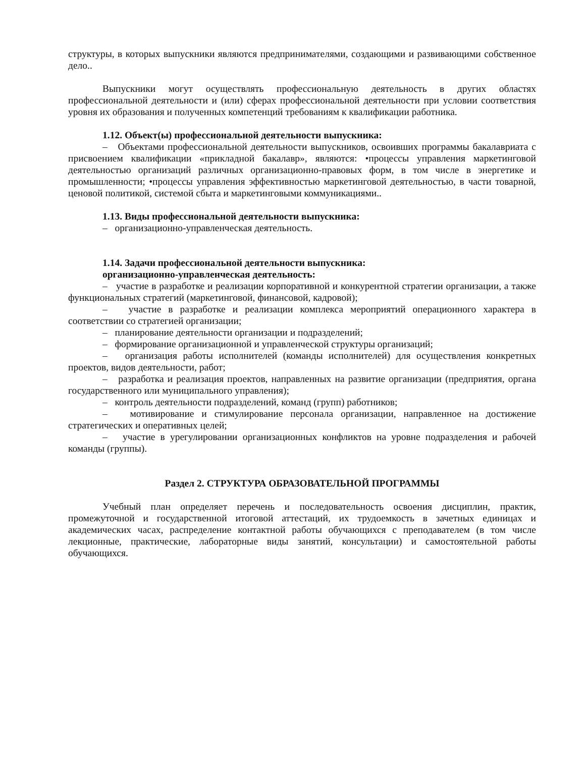структуры, в которых выпускники являются предпринимателями, создающими и развивающими собственное дело..
Выпускники могут осуществлять профессиональную деятельность в других областях профессиональной деятельности и (или) сферах профессиональной деятельности при условии соответствия уровня их образования и полученных компетенций требованиям к квалификации работника.
1.12. Объект(ы) профессиональной деятельности выпускника:
– Объектами профессиональной деятельности выпускников, освоивших программы бакалавриата с присвоением квалификации «прикладной бакалавр», являются: •процессы управления маркетинговой деятельностью организаций различных организационно-правовых форм, в том числе в энергетике и промышленности; •процессы управления эффективностью маркетинговой деятельностью, в части товарной, ценовой политикой, системой сбыта и маркетинговыми коммуникациями..
1.13. Виды профессиональной деятельности выпускника:
– организационно-управленческая деятельность.
1.14. Задачи профессиональной деятельности выпускника:
организационно-управленческая деятельность:
– участие в разработке и реализации корпоративной и конкурентной стратегии организации, а также функциональных стратегий (маркетинговой, финансовой, кадровой);
– участие в разработке и реализации комплекса мероприятий операционного характера в соответствии со стратегией организации;
– планирование деятельности организации и подразделений;
– формирование организационной и управленческой структуры организаций;
– организация работы исполнителей (команды исполнителей) для осуществления конкретных проектов, видов деятельности, работ;
– разработка и реализация проектов, направленных на развитие организации (предприятия, органа государственного или муниципального управления);
– контроль деятельности подразделений, команд (групп) работников;
– мотивирование и стимулирование персонала организации, направленное на достижение стратегических и оперативных целей;
– участие в урегулировании организационных конфликтов на уровне подразделения и рабочей команды (группы).
Раздел 2. СТРУКТУРА ОБРАЗОВАТЕЛЬНОЙ ПРОГРАММЫ
Учебный план определяет перечень и последовательность освоения дисциплин, практик, промежуточной и государственной итоговой аттестаций, их трудоемкость в зачетных единицах и академических часах, распределение контактной работы обучающихся с преподавателем (в том числе лекционные, практические, лабораторные виды занятий, консультации) и самостоятельной работы обучающихся.